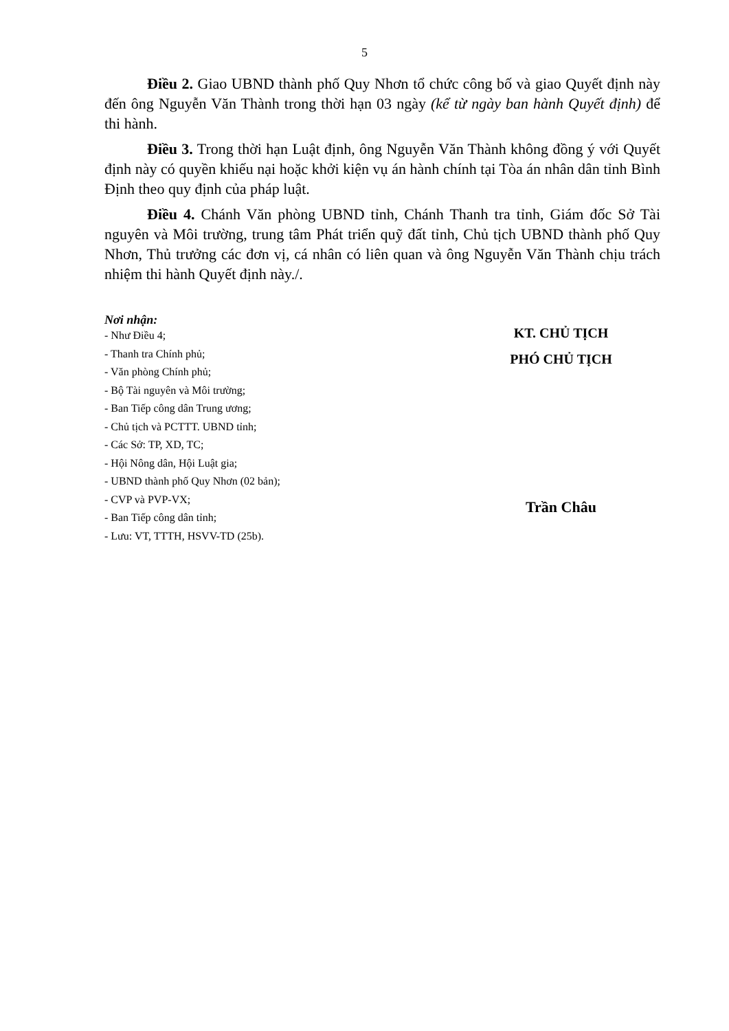5
Điều 2. Giao UBND thành phố Quy Nhơn tổ chức công bố và giao Quyết định này đến ông Nguyễn Văn Thành trong thời hạn 03 ngày (kể từ ngày ban hành Quyết định) để thi hành.
Điều 3. Trong thời hạn Luật định, ông Nguyễn Văn Thành không đồng ý với Quyết định này có quyền khiếu nại hoặc khởi kiện vụ án hành chính tại Tòa án nhân dân tỉnh Bình Định theo quy định của pháp luật.
Điều 4. Chánh Văn phòng UBND tỉnh, Chánh Thanh tra tỉnh, Giám đốc Sở Tài nguyên và Môi trường, trung tâm Phát triển quỹ đất tỉnh, Chủ tịch UBND thành phố Quy Nhơn, Thủ trưởng các đơn vị, cá nhân có liên quan và ông Nguyễn Văn Thành chịu trách nhiệm thi hành Quyết định này./.
Nơi nhận:
- Như Điều 4;
- Thanh tra Chính phủ;
- Văn phòng Chính phủ;
- Bộ Tài nguyên và Môi trường;
- Ban Tiếp công dân Trung ương;
- Chủ tịch và PCTTT. UBND tỉnh;
- Các Sở: TP, XD, TC;
- Hội Nông dân, Hội Luật gia;
- UBND thành phố Quy Nhơn (02 bản);
- CVP và PVP-VX;
- Ban Tiếp công dân tỉnh;
- Lưu: VT, TTTH, HSVV-TD (25b).
KT. CHỦ TỊCH
PHÓ CHỦ TỊCH
Trần Châu